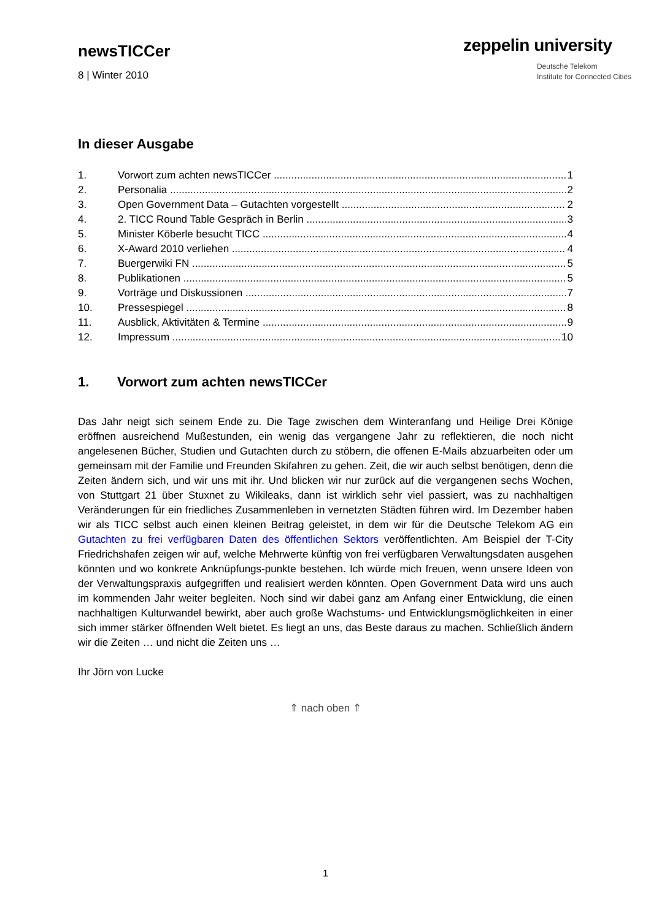newsTICCer
8 | Winter 2010
zeppelin university
Deutsche Telekom
Institute for Connected Cities
In dieser Ausgabe
1. Vorwort zum achten newsTICCer 1
2. Personalia 2
3. Open Government Data – Gutachten vorgestellt 2
4. 2. TICC Round Table Gespräch in Berlin 3
5. Minister Köberle besucht TICC 4
6. X-Award 2010 verliehen 4
7. Buergerwiki FN 5
8. Publikationen 5
9. Vorträge und Diskussionen 7
10. Pressespiegel 8
11. Ausblick, Aktivitäten & Termine 9
12. Impressum 10
1. Vorwort zum achten newsTICCer
Das Jahr neigt sich seinem Ende zu. Die Tage zwischen dem Winteranfang und Heilige Drei Könige eröffnen ausreichend Mußestunden, ein wenig das vergangene Jahr zu reflektieren, die noch nicht angelesenen Bücher, Studien und Gutachten durch zu stöbern, die offenen E-Mails abzuarbeiten oder um gemeinsam mit der Familie und Freunden Skifahren zu gehen. Zeit, die wir auch selbst benötigen, denn die Zeiten ändern sich, und wir uns mit ihr. Und blicken wir nur zurück auf die vergangenen sechs Wochen, von Stuttgart 21 über Stuxnet zu Wikileaks, dann ist wirklich sehr viel passiert, was zu nachhaltigen Veränderungen für ein friedliches Zusammenleben in vernetzten Städten führen wird. Im Dezember haben wir als TICC selbst auch einen kleinen Beitrag geleistet, in dem wir für die Deutsche Telekom AG ein Gutachten zu frei verfügbaren Daten des öffentlichen Sektors veröffentlichten. Am Beispiel der T-City Friedrichshafen zeigen wir auf, welche Mehrwerte künftig von frei verfügbaren Verwaltungsdaten ausgehen könnten und wo konkrete Anknüpfungs-punkte bestehen. Ich würde mich freuen, wenn unsere Ideen von der Verwaltungspraxis aufgegriffen und realisiert werden könnten. Open Government Data wird uns auch im kommenden Jahr weiter begleiten. Noch sind wir dabei ganz am Anfang einer Entwicklung, die einen nachhaltigen Kulturwandel bewirkt, aber auch große Wachstums- und Entwicklungsmöglichkeiten in einer sich immer stärker öffnenden Welt bietet. Es liegt an uns, das Beste daraus zu machen. Schließlich ändern wir die Zeiten … und nicht die Zeiten uns …
Ihr Jörn von Lucke
⇑ nach oben ⇑
1